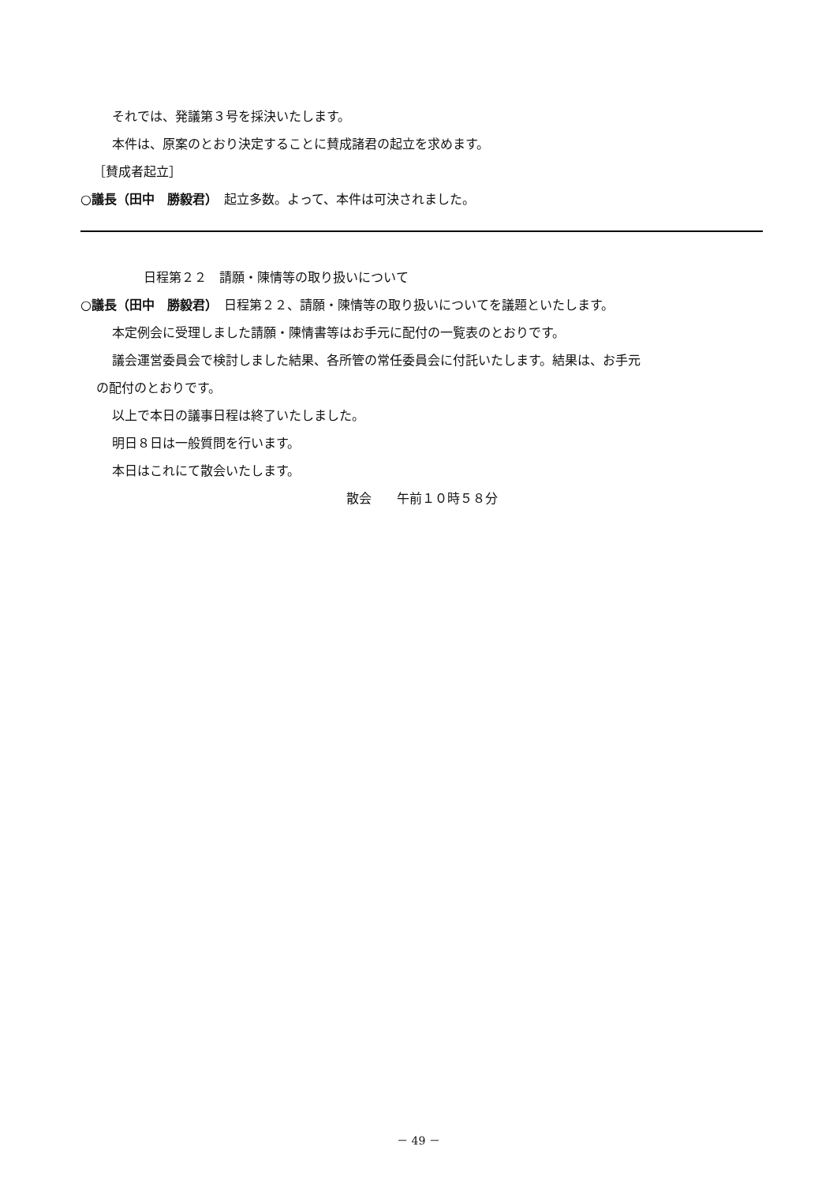それでは、発議第３号を採決いたします。
本件は、原案のとおり決定することに賛成諸君の起立を求めます。
［賛成者起立］
○議長（田中　勝毅君）　起立多数。よって、本件は可決されました。
日程第２２　請願・陳情等の取り扱いについて
○議長（田中　勝毅君）　日程第２２、請願・陳情等の取り扱いについてを議題といたします。
本定例会に受理しました請願・陳情書等はお手元に配付の一覧表のとおりです。
議会運営委員会で検討しました結果、各所管の常任委員会に付託いたします。結果は、お手元
の配付のとおりです。
以上で本日の議事日程は終了いたしました。
明日８日は一般質問を行います。
本日はこれにて散会いたします。
散会　　午前１０時５８分
－ 49 －